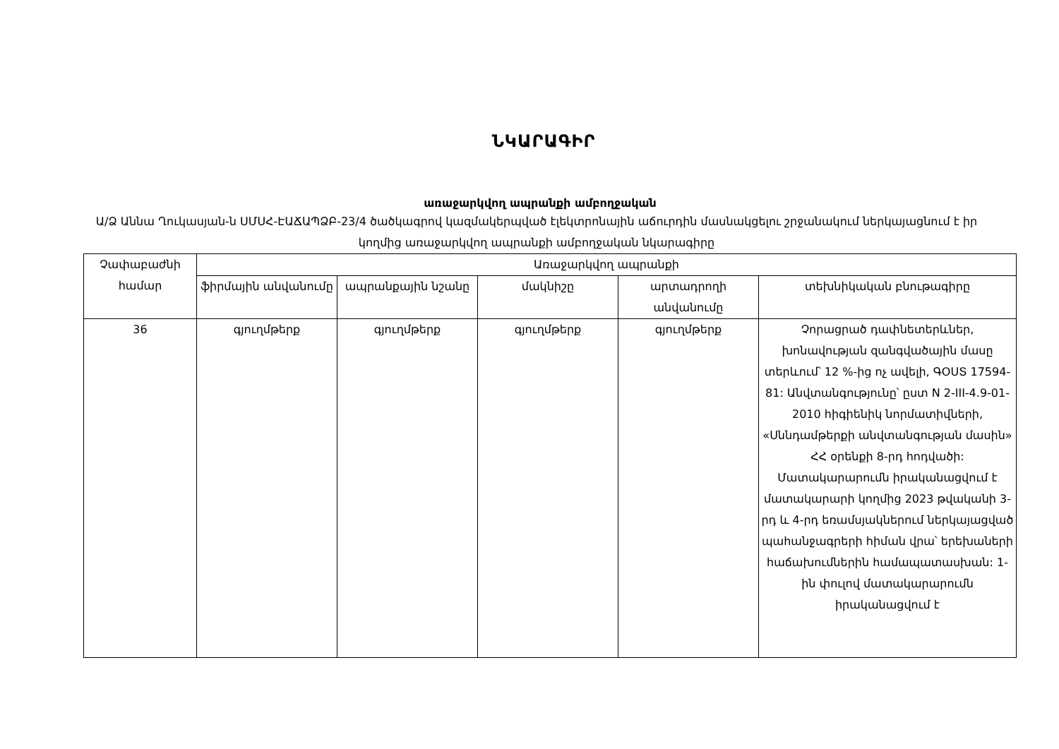ՆԿԱՐԱԳԻՐ
առաջարկվող ապրանքի ամբողջական
Ա/Ձ Աննա Ղուկասյան-ն ՍՄՍՀ-ԷԱՃԱՊՁԲ-23/4 ծածկագրով կազմակերպված էլեկտրոնային աճուրդին մասնակցելու շրջանակում ներկայացնում է իր կողմից առաջարկվող ապրանքի ամբողջական նկարագիրը
| Չափաբաժնի համար | Առաջարկվող ապրանքի | | | | |
| --- | --- | --- | --- | --- | --- |
| | ֆիրմային անվանումը | ապրանքային նշանը | մակնիշը | արտադրողի անվանումը | տեխնիկական բնութագիրը |
| 36 | գյուղմթերք | գյուղմթերք | գյուղմթերք | գյուղմթերք | Չորացրած դափնետերևներ, խոնավության զանգվածային մասը տերևում՝ 12 %-ից ոչ ավելի, ԳՕՍՏ 17594-81: Անվտանգությունը՝ ըստ N 2-III-4.9-01-2010 հիգիենիկ նորմատիվների, «Սննդամթերքի անվտանգության մասին» ՀՀ օրենքի 8-րդ հոդվածի: Մատակարարումն իրականացվում է մատակարարի կողմից 2023 թվականի 3-րդ և 4-րդ եռամսյակներում ներկայացված պահանջագրերի հիման վրա՝ երեխաների հաճախումներին համապատասխան: 1-ին փուլով մատակարարումն իրականացվում է |